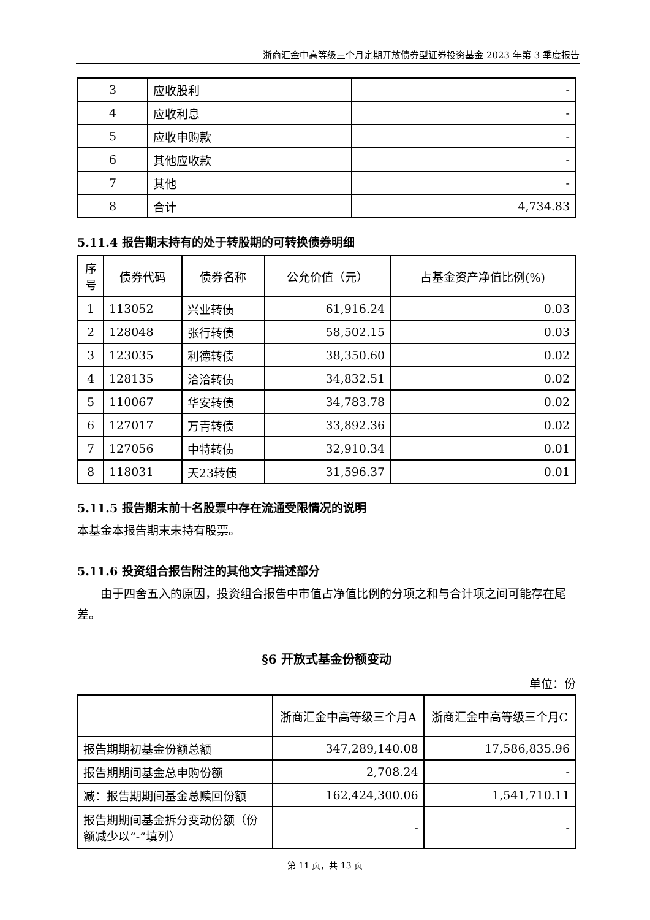浙商汇金中高等级三个月定期开放债券型证券投资基金 2023 年第 3 季度报告
| 3 | 应收股利 | - |
| 4 | 应收利息 | - |
| 5 | 应收申购款 | - |
| 6 | 其他应收款 | - |
| 7 | 其他 | - |
| 8 | 合计 | 4,734.83 |
5.11.4 报告期末持有的处于转股期的可转换债券明细
| 序号 | 债券代码 | 债券名称 | 公允价值（元） | 占基金资产净值比例(%) |
| --- | --- | --- | --- | --- |
| 1 | 113052 | 兴业转债 | 61,916.24 | 0.03 |
| 2 | 128048 | 张行转债 | 58,502.15 | 0.03 |
| 3 | 123035 | 利德转债 | 38,350.60 | 0.02 |
| 4 | 128135 | 洽洽转债 | 34,832.51 | 0.02 |
| 5 | 110067 | 华安转债 | 34,783.78 | 0.02 |
| 6 | 127017 | 万青转债 | 33,892.36 | 0.02 |
| 7 | 127056 | 中特转债 | 32,910.34 | 0.01 |
| 8 | 118031 | 天23转债 | 31,596.37 | 0.01 |
5.11.5 报告期末前十名股票中存在流通受限情况的说明
本基金本报告期末未持有股票。
5.11.6 投资组合报告附注的其他文字描述部分
由于四舍五入的原因，投资组合报告中市值占净值比例的分项之和与合计项之间可能存在尾差。
§6 开放式基金份额变动
单位：份
| | 浙商汇金中高等级三个月A | 浙商汇金中高等级三个月C |
| 报告期期初基金份额总额 | 347,289,140.08 | 17,586,835.96 |
| 报告期期间基金总申购份额 | 2,708.24 | - |
| 减：报告期期间基金总赎回份额 | 162,424,300.06 | 1,541,710.11 |
| 报告期期间基金拆分变动份额（份额减少以“-”填列） | - | - |
第 11 页，共 13 页